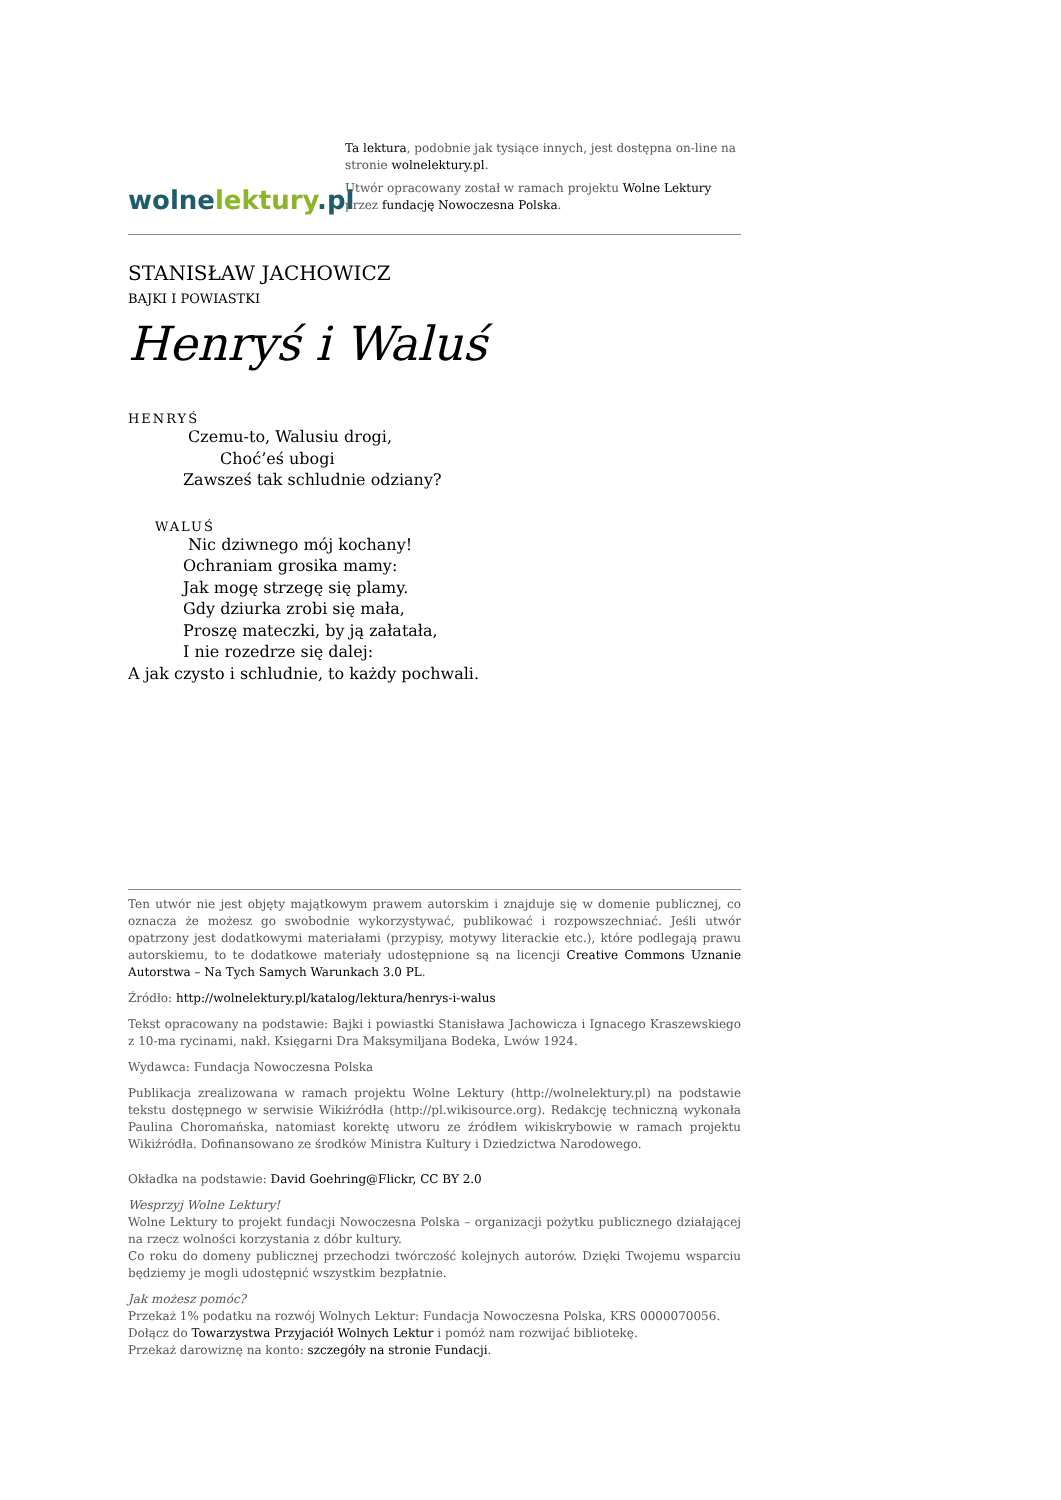wolne lektury.pl
Ta lektura, podobnie jak tysiące innych, jest dostępna on-line na stronie wolnelektury.pl.
Utwór opracowany został w ramach projektu Wolne Lektury przez fundację Nowoczesna Polska.
STANISŁAW JACHOWICZ
BAJKI I POWIASTKI
Henryś i Waluś
HENRYŚ
Czemu-to, Walusiu drogi,
Choć’eś ubogi
Zawsześ tak schludnie odziany?
WALUŚ
Nic dziwnego mój kochany!
Ochraniam grosika mamy:
Jak mogę strzegę się plamy.
Gdy dziurka zrobi się mała,
Proszę mateczki, by ją załatała,
I nie rozedrze się dalej:
A jak czysto i schludnie, to każdy pochwali.
Ten utwór nie jest objęty majątkowym prawem autorskim i znajduje się w domenie publicznej, co oznacza że możesz go swobodnie wykorzystywać, publikować i rozpowszechniać. Jeśli utwór opatrzony jest dodatkowymi materiałami (przypisy, motywy literackie etc.), które podlegają prawu autorskiemu, to te dodatkowe materiały udostępnione są na licencji Creative Commons Uznanie Autorstwa – Na Tych Samych Warunkach 3.0 PL.
Źródło: http://wolnelektury.pl/katalog/lektura/henrys-i-walus
Tekst opracowany na podstawie: Bajki i powiastki Stanisława Jachowicza i Ignacego Kraszewskiego z 10-ma rycinami, nakł. Księgarni Dra Maksymiljana Bodeka, Lwów 1924.
Wydawca: Fundacja Nowoczesna Polska
Publikacja zrealizowana w ramach projektu Wolne Lektury (http://wolnelektury.pl) na podstawie tekstu dostępnego w serwisie Wikiźródła (http://pl.wikisource.org). Redakcję techniczną wykonała Paulina Choromańska, natomiast korektę utworu ze źródłem wikiskrybowie w ramach projektu Wikiźródła. Dofinansowano ze środków Ministra Kultury i Dziedzictwa Narodowego.
Okładka na podstawie: David Goehring@Flickr, CC BY 2.0
Wesprzyj Wolne Lektury!
Wolne Lektury to projekt fundacji Nowoczesna Polska – organizacji pożytku publicznego działającej na rzecz wolności korzystania z dóbr kultury.
Co roku do domeny publicznej przechodzi twórczość kolejnych autorów. Dzięki Twojemu wsparciu będziemy je mogli udostępnić wszystkim bezpłatnie.
Jak możesz pomóc?
Przekaż 1% podatku na rozwój Wolnych Lektur: Fundacja Nowoczesna Polska, KRS 0000070056.
Dołącz do Towarzystwa Przyjaciół Wolnych Lektur i pomóż nam rozwijać bibliotekę.
Przekaż darowiznę na konto: szczegóły na stronie Fundacji.